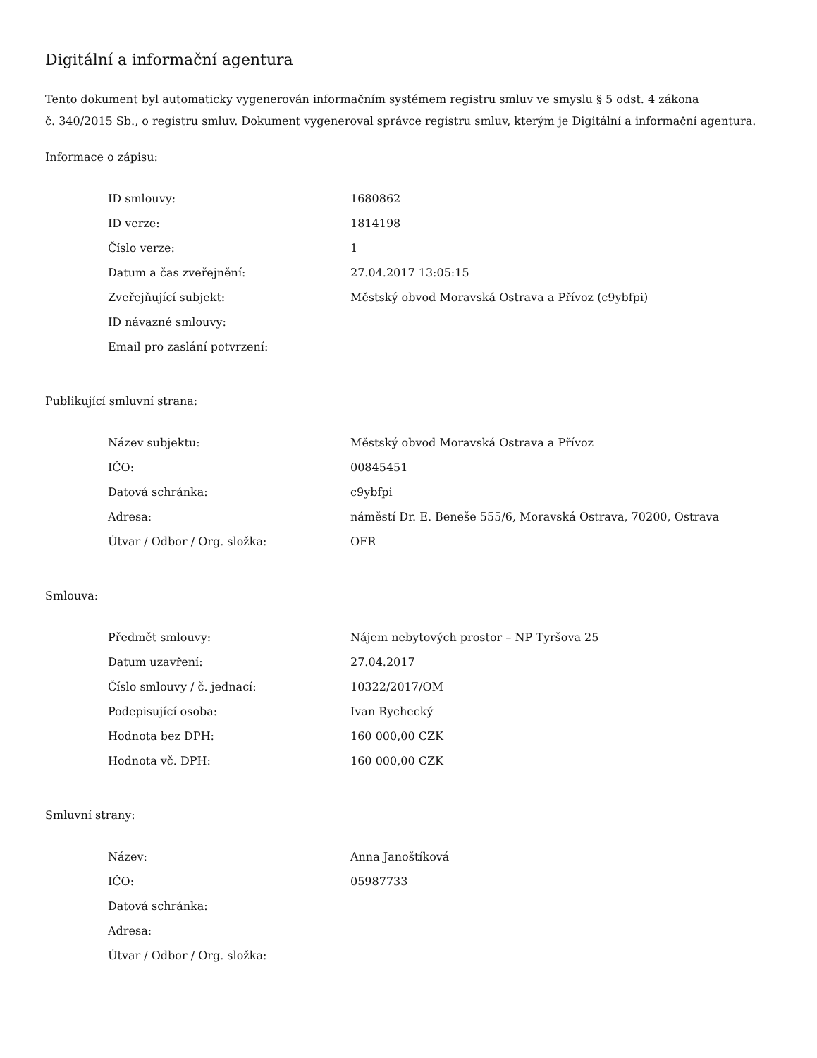Digitální a informační agentura
Tento dokument byl automaticky vygenerován informačním systémem registru smluv ve smyslu § 5 odst. 4 zákona
č. 340/2015 Sb., o registru smluv. Dokument vygeneroval správce registru smluv, kterým je Digitální a informační agentura.
Informace o zápisu:
| ID smlouvy: | 1680862 |
| ID verze: | 1814198 |
| Číslo verze: | 1 |
| Datum a čas zveřejnění: | 27.04.2017 13:05:15 |
| Zveřejňující subjekt: | Městský obvod Moravská Ostrava a Přívoz (c9ybfpi) |
| ID návazné smlouvy: | |
| Email pro zaslání potvrzení: | |
Publikující smluvní strana:
| Název subjektu: | Městský obvod Moravská Ostrava a Přívoz |
| IČO: | 00845451 |
| Datová schránka: | c9ybfpi |
| Adresa: | náměstí Dr. E. Beneše 555/6, Moravská Ostrava, 70200, Ostrava |
| Útvar / Odbor / Org. složka: | OFR |
Smlouva:
| Předmět smlouvy: | Nájem nebytových prostor – NP Tyršova 25 |
| Datum uzavření: | 27.04.2017 |
| Číslo smlouvy / č. jednací: | 10322/2017/OM |
| Podepisující osoba: | Ivan Rychecký |
| Hodnota bez DPH: | 160 000,00 CZK |
| Hodnota vč. DPH: | 160 000,00 CZK |
Smluvní strany:
| Název: | Anna Janoštíková |
| IČO: | 05987733 |
| Datová schránka: | |
| Adresa: | |
| Útvar / Odbor / Org. složka: | |